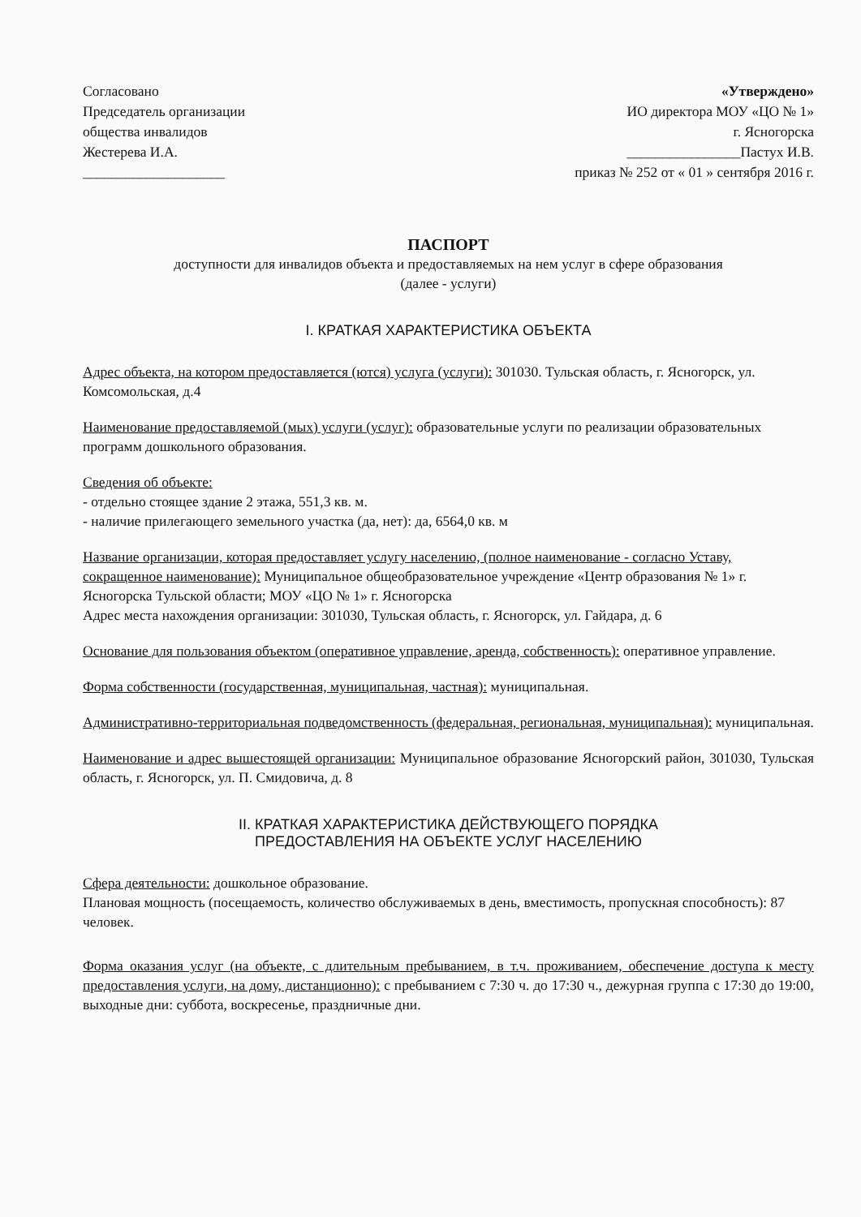Согласовано
Председатель организации
общества инвалидов
Жестерева И.А.
____________________
«Утверждено»
ИО директора МОУ «ЦО № 1»
г. Ясногорска
________________Пастух И.В.
приказ № 252 от « 01 » сентября 2016 г.
ПАСПОРТ
доступности для инвалидов объекта и предоставляемых на нем услуг в сфере образования
(далее - услуги)
I. КРАТКАЯ ХАРАКТЕРИСТИКА ОБЪЕКТА
Адрес объекта, на котором предоставляется (ются) услуга (услуги): 301030. Тульская область, г. Ясногорск, ул. Комсомольская, д.4
Наименование предоставляемой (мых) услуги (услуг): образовательные услуги по реализации образовательных программ дошкольного образования.
Сведения об объекте:
- отдельно стоящее здание 2 этажа, 551,3 кв. м.
- наличие прилегающего земельного участка (да, нет): да, 6564,0 кв. м
Название организации, которая предоставляет услугу населению, (полное наименование - согласно Уставу, сокращенное наименование): Муниципальное общеобразовательное учреждение «Центр образования № 1» г. Ясногорска Тульской области; МОУ «ЦО № 1» г. Ясногорска
Адрес места нахождения организации: 301030, Тульская область, г. Ясногорск, ул. Гайдара, д. 6
Основание для пользования объектом (оперативное управление, аренда, собственность): оперативное управление.
Форма собственности (государственная, муниципальная, частная): муниципальная.
Административно-территориальная подведомственность (федеральная, региональная, муниципальная): муниципальная.
Наименование и адрес вышестоящей организации: Муниципальное образование Ясногорский район, 301030, Тульская область, г. Ясногорск, ул. П. Смидовича, д. 8
II. КРАТКАЯ ХАРАКТЕРИСТИКА ДЕЙСТВУЮЩЕГО ПОРЯДКА
ПРЕДОСТАВЛЕНИЯ НА ОБЪЕКТЕ УСЛУГ НАСЕЛЕНИЮ
Сфера деятельности: дошкольное образование.
Плановая мощность (посещаемость, количество обслуживаемых в день, вместимость, пропускная способность): 87 человек.
Форма оказания услуг (на объекте, с длительным пребыванием, в т.ч. проживанием, обеспечение доступа к месту предоставления услуги, на дому, дистанционно): с пребыванием с 7:30 ч. до 17:30 ч., дежурная группа с 17:30 до 19:00, выходные дни: суббота, воскресенье, праздничные дни.